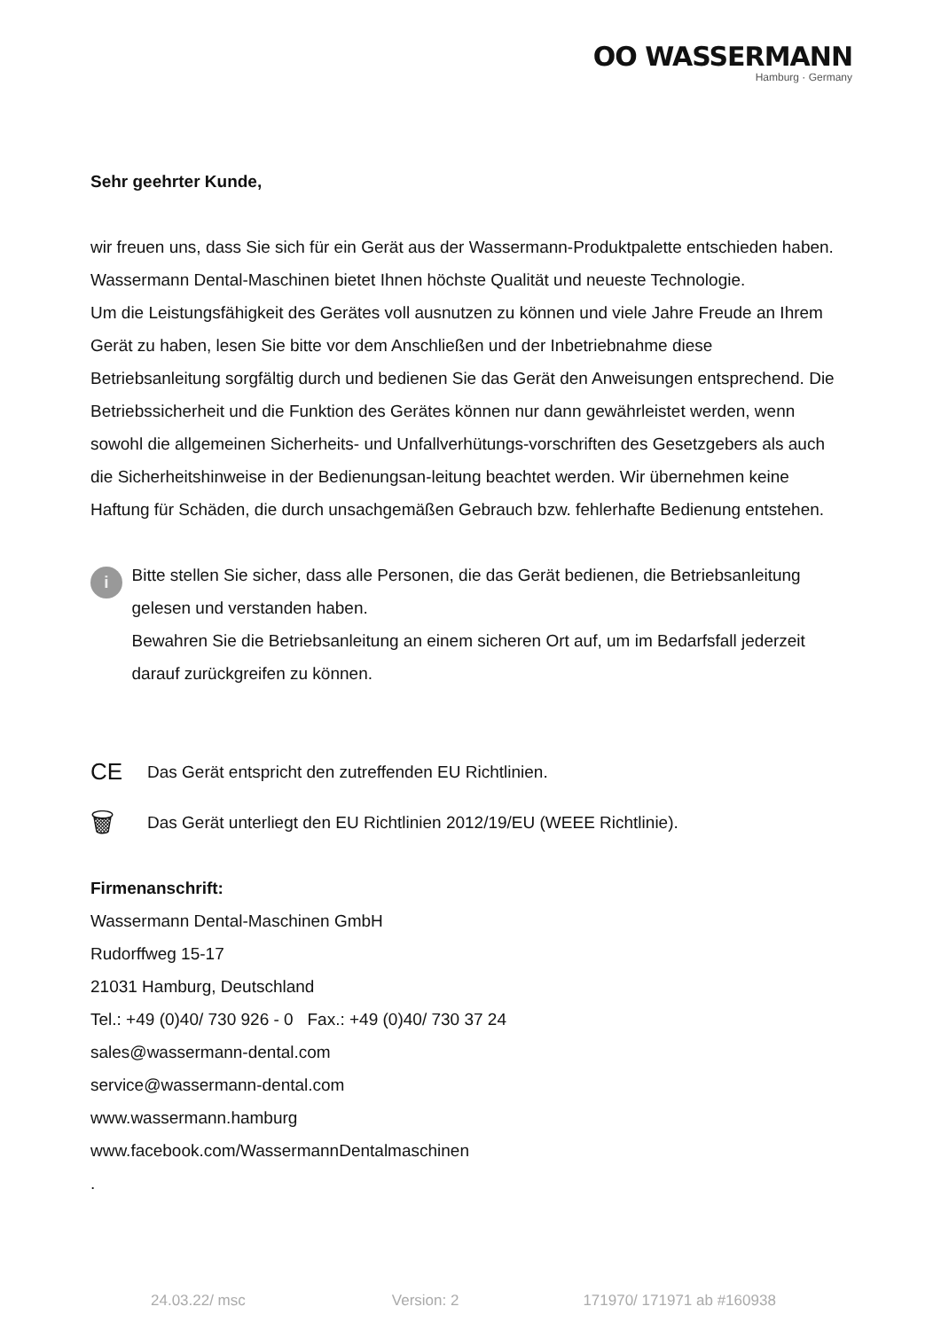OO WASSERMANN
Hamburg · Germany
Sehr geehrter Kunde,
wir freuen uns, dass Sie sich für ein Gerät aus der Wassermann-Produktpalette entschieden haben. Wassermann Dental-Maschinen bietet Ihnen höchste Qualität und neueste Technologie.
Um die Leistungsfähigkeit des Gerätes voll ausnutzen zu können und viele Jahre Freude an Ihrem Gerät zu haben, lesen Sie bitte vor dem Anschließen und der Inbetriebnahme diese Betriebsanleitung sorgfältig durch und bedienen Sie das Gerät den Anweisungen entsprechend. Die Betriebssicherheit und die Funktion des Gerätes können nur dann gewährleistet werden, wenn sowohl die allgemeinen Sicherheits- und Unfallverhütungs-vorschriften des Gesetzgebers als auch die Sicherheitshinweise in der Bedienungsan-leitung beachtet werden. Wir übernehmen keine Haftung für Schäden, die durch unsachgemäßen Gebrauch bzw. fehlerhafte Bedienung entstehen.
i
Bitte stellen Sie sicher, dass alle Personen, die das Gerät bedienen, die Betriebsanleitung gelesen und verstanden haben.
Bewahren Sie die Betriebsanleitung an einem sicheren Ort auf, um im Bedarfsfall jederzeit darauf zurückgreifen zu können.
CE
Das Gerät entspricht den zutreffenden EU Richtlinien.
🗑
Das Gerät unterliegt den EU Richtlinien 2012/19/EU (WEEE Richtlinie).
Firmenanschrift:
Wassermann Dental-Maschinen GmbH
Rudorffweg 15-17
21031 Hamburg, Deutschland
Tel.: +49 (0)40/ 730 926 - 0 Fax.: +49 (0)40/ 730 37 24
sales@wassermann-dental.com
service@wassermann-dental.com
www.wassermann.hamburg
www.facebook.com/WassermannDentalmaschinen
.
24.03.22/ msc Version: 2 171970/ 171971 ab #160938